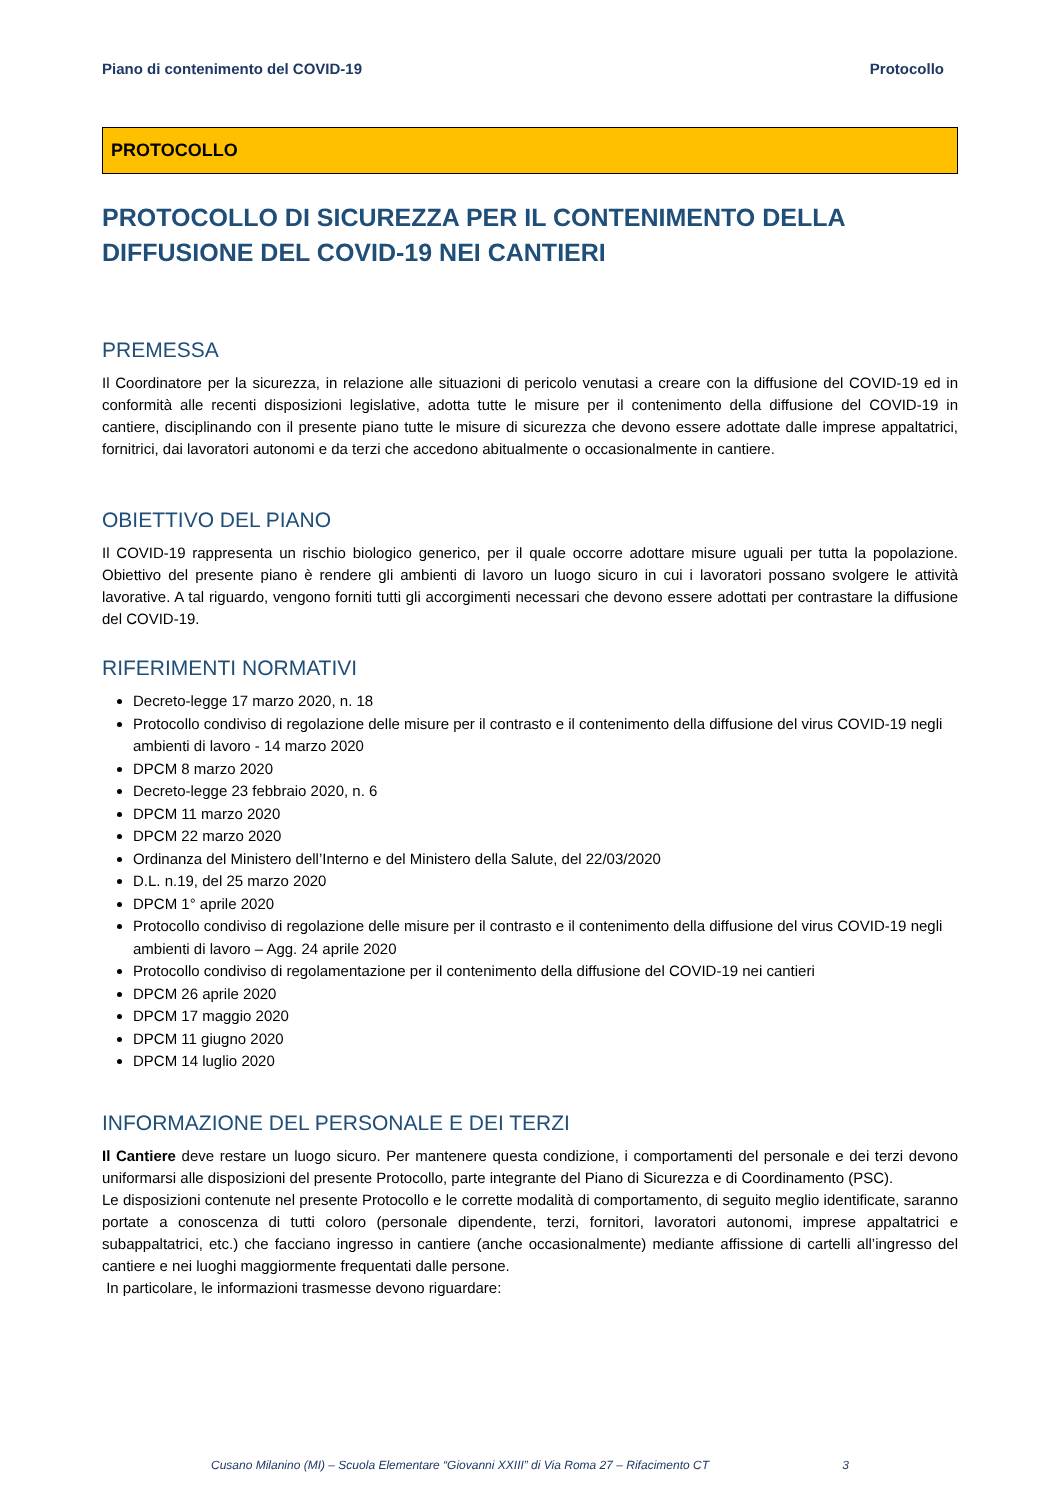Piano di contenimento del COVID-19 Protocollo
PROTOCOLLO
PROTOCOLLO DI SICUREZZA PER IL CONTENIMENTO DELLA DIFFUSIONE DEL COVID-19 NEI CANTIERI
PREMESSA
Il Coordinatore per la sicurezza, in relazione alle situazioni di pericolo venutasi a creare con la diffusione del COVID-19 ed in conformità alle recenti disposizioni legislative, adotta tutte le misure per il contenimento della diffusione del COVID-19 in cantiere, disciplinando con il presente piano tutte le misure di sicurezza che devono essere adottate dalle imprese appaltatrici, fornitrici, dai lavoratori autonomi e da terzi che accedono abitualmente o occasionalmente in cantiere.
OBIETTIVO DEL PIANO
Il COVID-19 rappresenta un rischio biologico generico, per il quale occorre adottare misure uguali per tutta la popolazione. Obiettivo del presente piano è rendere gli ambienti di lavoro un luogo sicuro in cui i lavoratori possano svolgere le attività lavorative. A tal riguardo, vengono forniti tutti gli accorgimenti necessari che devono essere adottati per contrastare la diffusione del COVID-19.
RIFERIMENTI NORMATIVI
Decreto-legge 17 marzo 2020, n. 18
Protocollo condiviso di regolazione delle misure per il contrasto e il contenimento della diffusione del virus COVID-19 negli ambienti di lavoro - 14 marzo 2020
DPCM 8 marzo 2020
Decreto-legge 23 febbraio 2020, n. 6
DPCM 11 marzo 2020
DPCM 22 marzo 2020
Ordinanza del Ministero dell’Interno e del Ministero della Salute, del 22/03/2020
D.L. n.19, del 25 marzo 2020
DPCM 1° aprile 2020
Protocollo condiviso di regolazione delle misure per il contrasto e il contenimento della diffusione del virus COVID-19 negli ambienti di lavoro – Agg. 24 aprile 2020
Protocollo condiviso di regolamentazione per il contenimento della diffusione del COVID-19 nei cantieri
DPCM 26 aprile 2020
DPCM 17 maggio 2020
DPCM 11 giugno 2020
DPCM 14 luglio 2020
INFORMAZIONE DEL PERSONALE E DEI TERZI
Il Cantiere deve restare un luogo sicuro. Per mantenere questa condizione, i comportamenti del personale e dei terzi devono uniformarsi alle disposizioni del presente Protocollo, parte integrante del Piano di Sicurezza e di Coordinamento (PSC).
Le disposizioni contenute nel presente Protocollo e le corrette modalità di comportamento, di seguito meglio identificate, saranno portate a conoscenza di tutti coloro (personale dipendente, terzi, fornitori, lavoratori autonomi, imprese appaltatrici e subappaltatrici, etc.) che facciano ingresso in cantiere (anche occasionalmente) mediante affissione di cartelli all’ingresso del cantiere e nei luoghi maggiormente frequentati dalle persone.
In particolare, le informazioni trasmesse devono riguardare:
Cusano Milanino (MI) – Scuola Elementare “Giovanni XXIII” di Via Roma 27 – Rifacimento CT 3